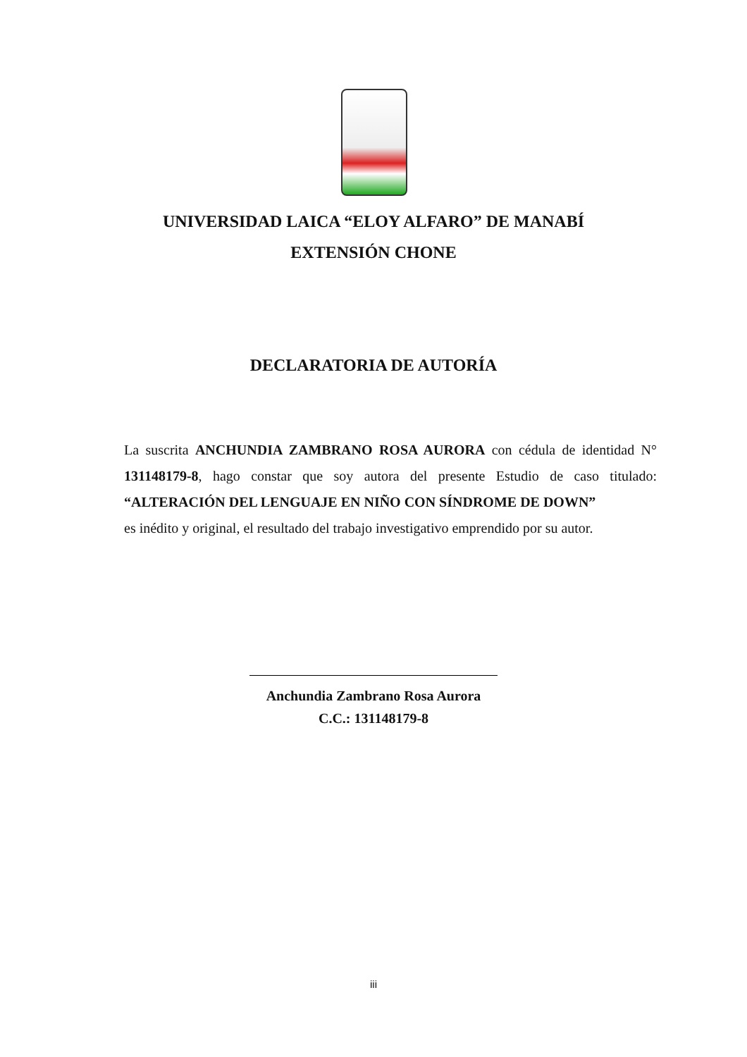UNIVERSIDAD LAICA “ELOY ALFARO” DE MANABÍ
EXTENSIÓN CHONE
DECLARATORIA DE AUTORÍA
La suscrita ANCHUNDIA ZAMBRANO ROSA AURORA con cédula de identidad N° 131148179-8, hago constar que soy autora del presente Estudio de caso titulado: “ALTERACIÓN DEL LENGUAJE EN NIÑO CON SÍNDROME DE DOWN”
es inédito y original, el resultado del trabajo investigativo emprendido por su autor.
Anchundia Zambrano Rosa Aurora
C.C.: 131148179-8
iii